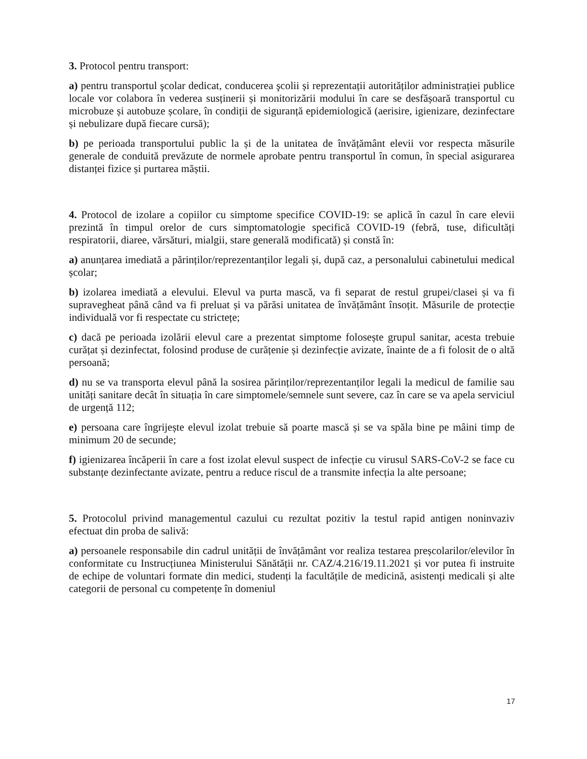3. Protocol pentru transport:
a) pentru transportul şcolar dedicat, conducerea şcolii și reprezentații autorităților administrației publice locale vor colabora în vederea susținerii și monitorizării modului în care se desfășoară transportul cu microbuze și autobuze școlare, în condiții de siguranță epidemiologică (aerisire, igienizare, dezinfectare și nebulizare după fiecare cursă);
b) pe perioada transportului public la și de la unitatea de învățământ elevii vor respecta măsurile generale de conduită prevăzute de normele aprobate pentru transportul în comun, în special asigurarea distanței fizice și purtarea măștii.
4. Protocol de izolare a copiilor cu simptome specifice COVID-19: se aplică în cazul în care elevii prezintă în timpul orelor de curs simptomatologie specifică COVID-19 (febră, tuse, dificultăți respiratorii, diaree, vărsături, mialgii, stare generală modificată) și constă în:
a) anunțarea imediată a părinților/reprezentanților legali și, după caz, a personalului cabinetului medical școlar;
b) izolarea imediată a elevului. Elevul va purta mască, va fi separat de restul grupei/clasei și va fi supravegheat până când va fi preluat și va părăsi unitatea de învățământ însoțit. Măsurile de protecție individuală vor fi respectate cu strictețe;
c) dacă pe perioada izolării elevul care a prezentat simptome folosește grupul sanitar, acesta trebuie curățat și dezinfectat, folosind produse de curățenie și dezinfecție avizate, înainte de a fi folosit de o altă persoană;
d) nu se va transporta elevul până la sosirea părinților/reprezentanților legali la medicul de familie sau unități sanitare decât în situația în care simptomele/semnele sunt severe, caz în care se va apela serviciul de urgență 112;
e) persoana care îngrijește elevul izolat trebuie să poarte mască și se va spăla bine pe mâini timp de minimum 20 de secunde;
f) igienizarea încăperii în care a fost izolat elevul suspect de infecție cu virusul SARS-CoV-2 se face cu substanțe dezinfectante avizate, pentru a reduce riscul de a transmite infecția la alte persoane;
5. Protocolul privind managementul cazului cu rezultat pozitiv la testul rapid antigen noninvaziv efectuat din proba de salivă:
a) persoanele responsabile din cadrul unității de învățământ vor realiza testarea preșcolarilor/elevilor în conformitate cu Instrucțiunea Ministerului Sănătății nr. CAZ/4.216/19.11.2021 și vor putea fi instruite de echipe de voluntari formate din medici, studenți la facultățile de medicină, asistenți medicali și alte categorii de personal cu competențe în domeniul
17